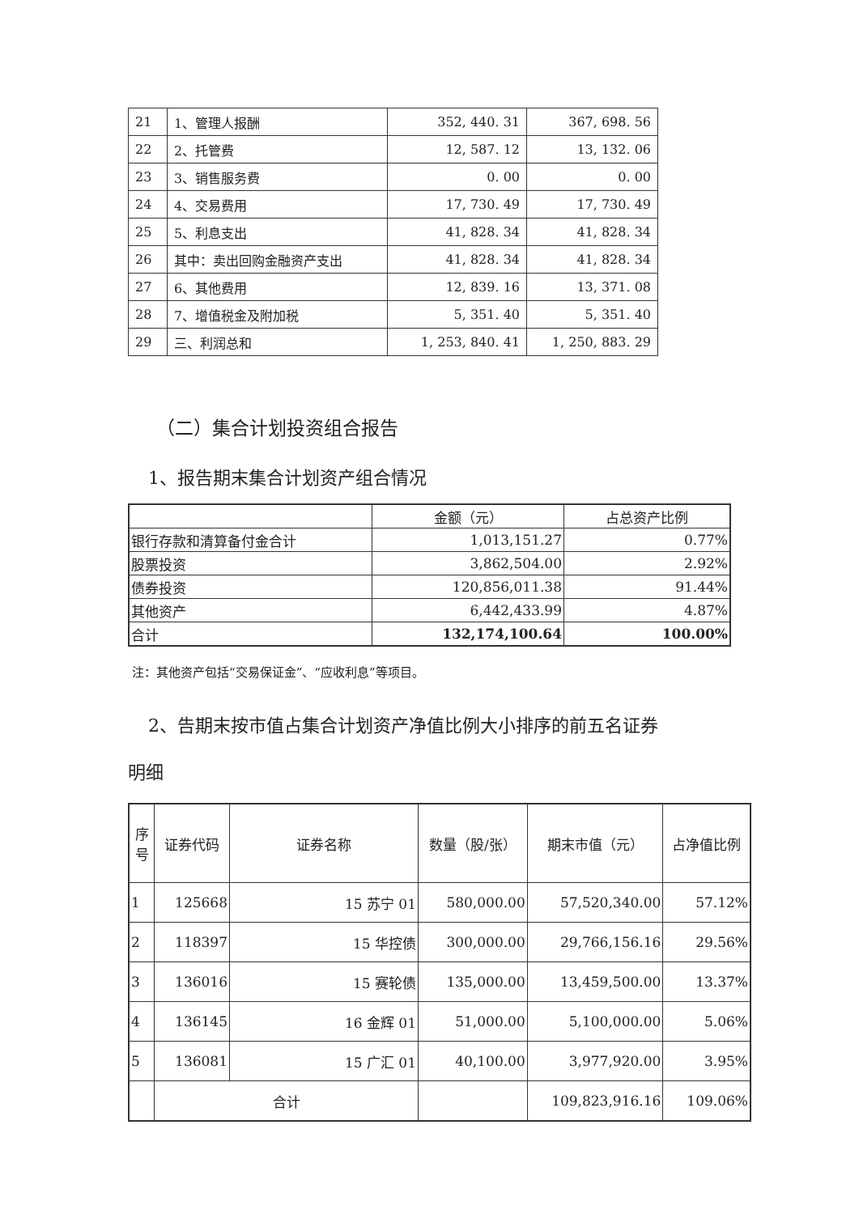| 21 | 1、管理人报酬 | 352, 440. 31 | 367, 698. 56 |
| 22 | 2、托管费 | 12, 587. 12 | 13, 132. 06 |
| 23 | 3、销售服务费 | 0. 00 | 0. 00 |
| 24 | 4、交易费用 | 17, 730. 49 | 17, 730. 49 |
| 25 | 5、利息支出 | 41, 828. 34 | 41, 828. 34 |
| 26 | 其中：卖出回购金融资产支出 | 41, 828. 34 | 41, 828. 34 |
| 27 | 6、其他费用 | 12, 839. 16 | 13, 371. 08 |
| 28 | 7、增值税金及附加税 | 5, 351. 40 | 5, 351. 40 |
| 29 | 三、利润总和 | 1, 253, 840. 41 | 1, 250, 883. 29 |
（二）集合计划投资组合报告
1、报告期末集合计划资产组合情况
| | 金额（元） | 占总资产比例 |
| --- | --- | --- |
| 银行存款和清算备付金合计 | 1,013,151.27 | 0.77% |
| 股票投资 | 3,862,504.00 | 2.92% |
| 债券投资 | 120,856,011.38 | 91.44% |
| 其他资产 | 6,442,433.99 | 4.87% |
| 合计 | 132,174,100.64 | 100.00% |
注：其他资产包括“交易保证金”、“应收利息”等项目。
2、告期末按市值占集合计划资产净值比例大小排序的前五名证券
明细
| 序号 | 证券代码 | 证券名称 | 数量（股/张） | 期末市值（元） | 占净值比例 |
| --- | --- | --- | --- | --- | --- |
| 1 | 125668 | 15 苏宁 01 | 580,000.00 | 57,520,340.00 | 57.12% |
| 2 | 118397 | 15 华控债 | 300,000.00 | 29,766,156.16 | 29.56% |
| 3 | 136016 | 15 赛轮债 | 135,000.00 | 13,459,500.00 | 13.37% |
| 4 | 136145 | 16 金辉 01 | 51,000.00 | 5,100,000.00 | 5.06% |
| 5 | 136081 | 15 广汇 01 | 40,100.00 | 3,977,920.00 | 3.95% |
| | 合计 | | | 109,823,916.16 | 109.06% |